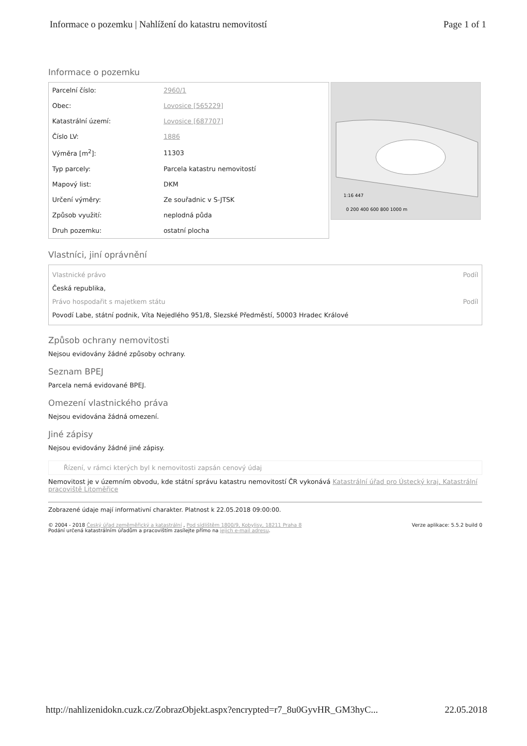Informace o pozemku | Nahlížení do katastru nemovitostí Page 1 of 1
Informace o pozemku
| Parcelní číslo: | 2960/1 |
| Obec: | Lovosice [565229] |
| Katastrální území: | Lovosice [687707] |
| Číslo LV: | 1886 |
| Výměra [m<sup>2</sup>]: | 11303 |
| Typ parcely: | Parcela katastru nemovitostí |
| Mapový list: | DKM |
| Určení výměry: | Ze souřadnic v S-JTSK |
| Způsob využití: | neplodná půda |
| Druh pozemku: | ostatní plocha |
1:16 447
0 200 400 600 800 1000 m
Vlastníci, jiní oprávnění
Vlastnické právo Podíl
Česká republika,
Právo hospodařit s majetkem státu Podíl
Povodí Labe, státní podnik, Víta Nejedlého 951/8, Slezské Předměstí, 50003 Hradec Králové
Způsob ochrany nemovitosti
Nejsou evidovány žádné způsoby ochrany.
Seznam BPEJ
Parcela nemá evidované BPEJ.
Omezení vlastnického práva
Nejsou evidována žádná omezení.
Jiné zápisy
Nejsou evidovány žádné jiné zápisy.
Řízení, v rámci kterých byl k nemovitosti zapsán cenový údaj
Nemovitost je v územním obvodu, kde státní správu katastru nemovitostí ČR vykonává Katastrální úřad pro Ústecký kraj, Katastrální pracoviště Litoměřice
Zobrazené údaje mají informativní charakter. Platnost k 22.05.2018 09:00:00.
© 2004 - 2018 Český úřad zeměměřický a katastrální , Pod sídlištěm 1800/9, Kobylisy, 18211 Praha 8
Podání určená katastrálním úřadům a pracovištím zasílejte přímo na jejich e-mail adresu. Verze aplikace: 5.5.2 build 0
http://nahlizenidokn.cuzk.cz/ZobrazObjekt.aspx?encrypted=r7_8u0GyvHR_GM3hyC... 22.05.2018